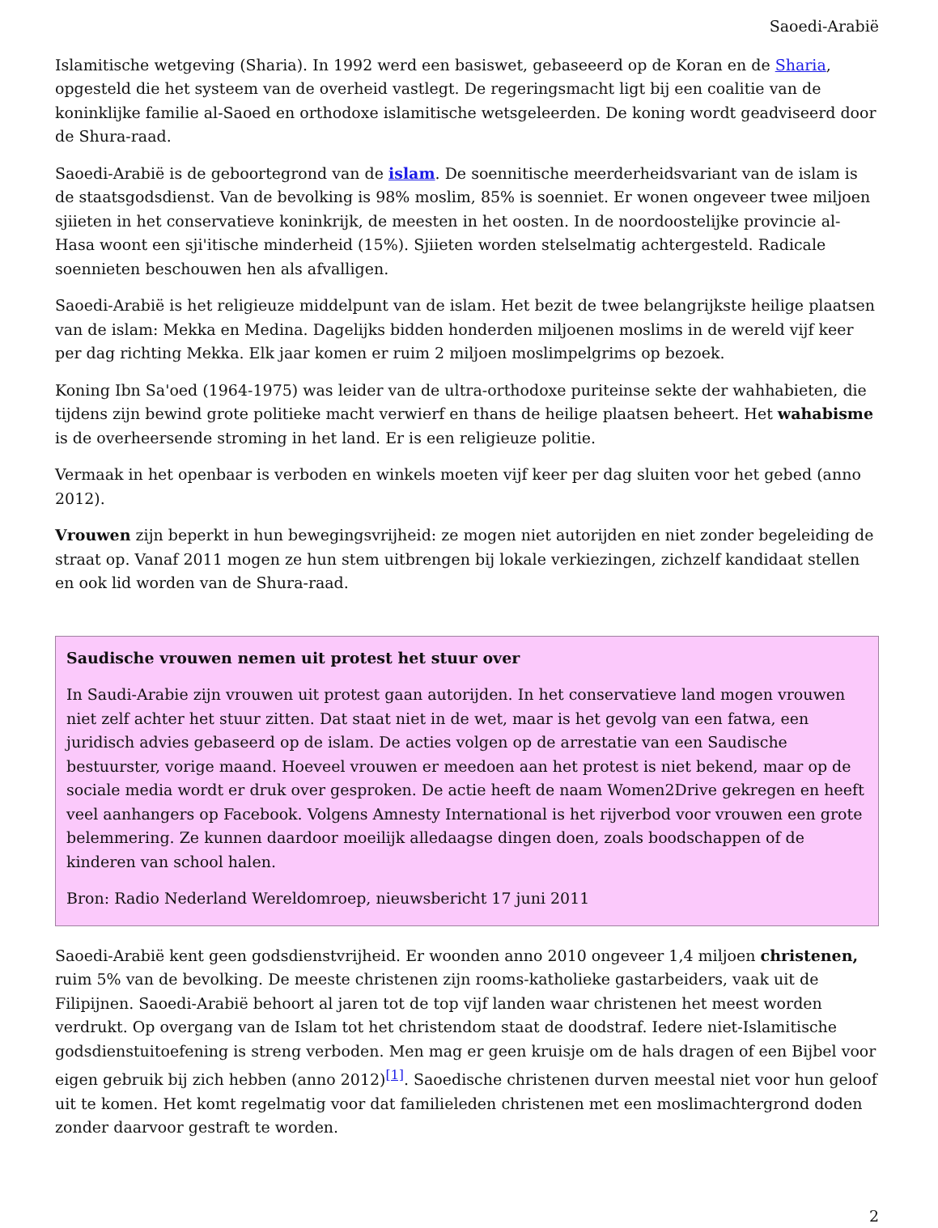Saoedi-Arabië
Islamitische wetgeving (Sharia). In 1992 werd een basiswet, gebaseeerd op de Koran en de Sharia, opgesteld die het systeem van de overheid vastlegt. De regeringsmacht ligt bij een coalitie van de koninklijke familie al-Saoed en orthodoxe islamitische wetsgeleerden. De koning wordt geadviseerd door de Shura-raad.
Saoedi-Arabië is de geboortegrond van de islam. De soennitische meerderheidsvariant van de islam is de staatsgodsdienst. Van de bevolking is 98% moslim, 85% is soenniet. Er wonen ongeveer twee miljoen sjiieten in het conservatieve koninkrijk, de meesten in het oosten. In de noordoostelijke provincie al-Hasa woont een sji'itische minderheid (15%). Sjiieten worden stelselmatig achtergesteld. Radicale soennieten beschouwen hen als afvalligen.
Saoedi-Arabië is het religieuze middelpunt van de islam. Het bezit de twee belangrijkste heilige plaatsen van de islam: Mekka en Medina. Dagelijks bidden honderden miljoenen moslims in de wereld vijf keer per dag richting Mekka. Elk jaar komen er ruim 2 miljoen moslimpelgrims op bezoek.
Koning Ibn Sa'oed (1964-1975) was leider van de ultra-orthodoxe puriteinse sekte der wahhabieten, die tijdens zijn bewind grote politieke macht verwierf en thans de heilige plaatsen beheert. Het wahabisme is de overheersende stroming in het land. Er is een religieuze politie.
Vermaak in het openbaar is verboden en winkels moeten vijf keer per dag sluiten voor het gebed (anno 2012).
Vrouwen zijn beperkt in hun bewegingsvrijheid: ze mogen niet autorijden en niet zonder begeleiding de straat op. Vanaf 2011 mogen ze hun stem uitbrengen bij lokale verkiezingen, zichzelf kandidaat stellen en ook lid worden van de Shura-raad.
Saudische vrouwen nemen uit protest het stuur over
In Saudi-Arabie zijn vrouwen uit protest gaan autorijden. In het conservatieve land mogen vrouwen niet zelf achter het stuur zitten. Dat staat niet in de wet, maar is het gevolg van een fatwa, een juridisch advies gebaseerd op de islam. De acties volgen op de arrestatie van een Saudische bestuurster, vorige maand. Hoeveel vrouwen er meedoen aan het protest is niet bekend, maar op de sociale media wordt er druk over gesproken. De actie heeft de naam Women2Drive gekregen en heeft veel aanhangers op Facebook. Volgens Amnesty International is het rijverbod voor vrouwen een grote belemmering. Ze kunnen daardoor moeilijk alledaagse dingen doen, zoals boodschappen of de kinderen van school halen.
Bron: Radio Nederland Wereldomroep, nieuwsbericht 17 juni 2011
Saoedi-Arabië kent geen godsdienstvrijheid. Er woonden anno 2010 ongeveer 1,4 miljoen christenen, ruim 5% van de bevolking. De meeste christenen zijn rooms-katholieke gastarbeiders, vaak uit de Filipijnen. Saoedi-Arabië behoort al jaren tot de top vijf landen waar christenen het meest worden verdrukt. Op overgang van de Islam tot het christendom staat de doodstraf. Iedere niet-Islamitische godsdienstuitoefening is streng verboden. Men mag er geen kruisje om de hals dragen of een Bijbel voor eigen gebruik bij zich hebben (anno 2012)<sup>[1]</sup>. Saoedische christenen durven meestal niet voor hun geloof uit te komen. Het komt regelmatig voor dat familieleden christenen met een moslimachtergrond doden zonder daarvoor gestraft te worden.
2